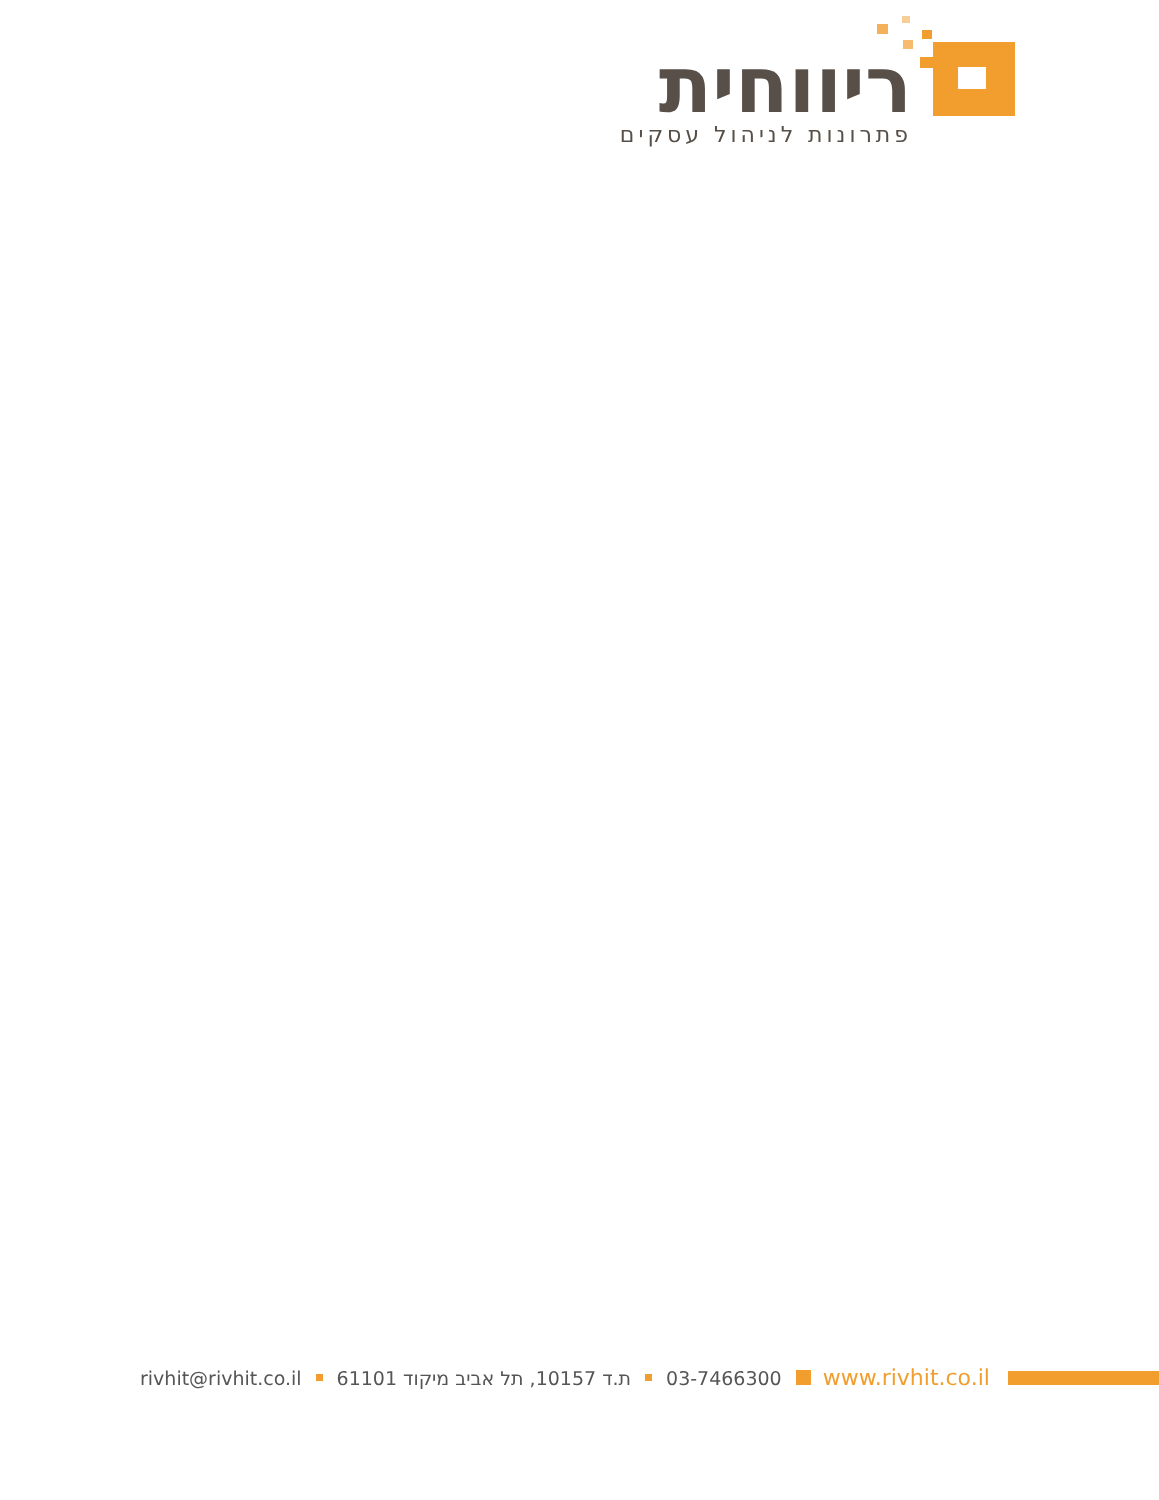ריווחית
פתרונות לניהול עסקים
rivhit@rivhit.co.il ת.ד 10157, תל אביב מיקוד 61101 03-7466300 www.rivhit.co.il